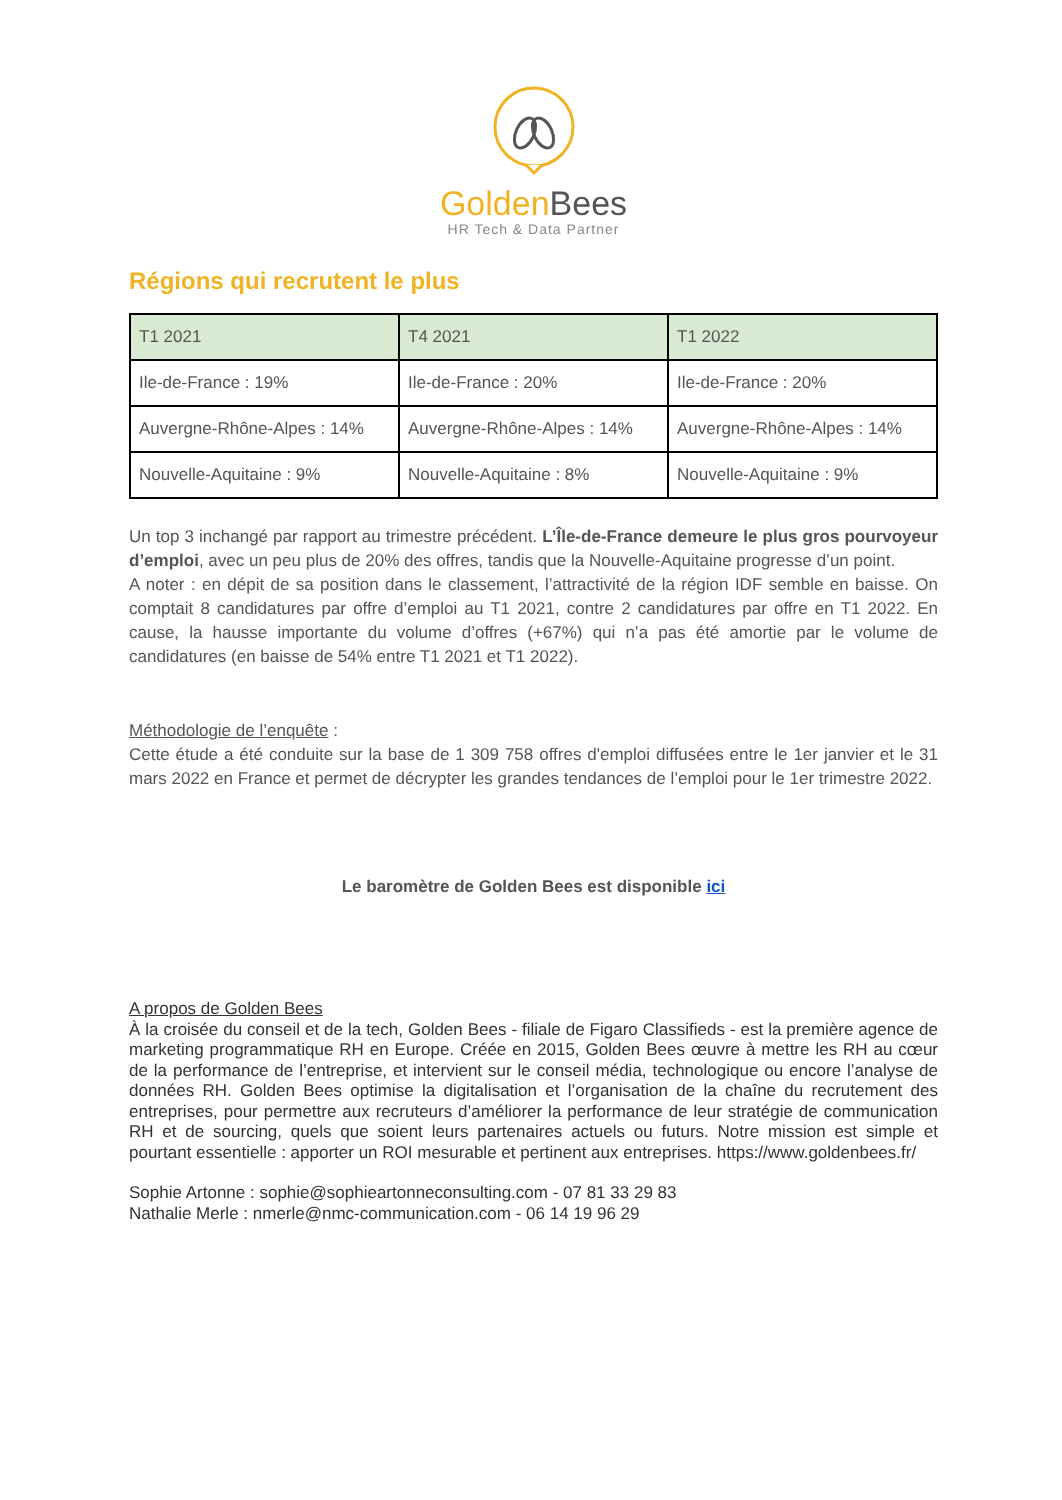Golden Bees
HR Tech & Data Partner
Régions qui recrutent le plus
| T1 2021 | T4 2021 | T1 2022 |
| --- | --- | --- |
| Ile-de-France : 19% | Ile-de-France : 20% | Ile-de-France : 20% |
| Auvergne-Rhône-Alpes : 14% | Auvergne-Rhône-Alpes : 14% | Auvergne-Rhône-Alpes : 14% |
| Nouvelle-Aquitaine : 9% | Nouvelle-Aquitaine : 8% | Nouvelle-Aquitaine : 9% |
Un top 3 inchangé par rapport au trimestre précédent. L’Île-de-France demeure le plus gros pourvoyeur d’emploi, avec un peu plus de 20% des offres, tandis que la Nouvelle-Aquitaine progresse d’un point.
A noter : en dépit de sa position dans le classement, l’attractivité de la région IDF semble en baisse. On comptait 8 candidatures par offre d’emploi au T1 2021, contre 2 candidatures par offre en T1 2022. En cause, la hausse importante du volume d’offres (+67%) qui n’a pas été amortie par le volume de candidatures (en baisse de 54% entre T1 2021 et T1 2022).
Méthodologie de l’enquête :
Cette étude a été conduite sur la base de 1 309 758 offres d'emploi diffusées entre le 1er janvier et le 31 mars 2022 en France et permet de décrypter les grandes tendances de l’emploi pour le 1er trimestre 2022.
Le baromètre de Golden Bees est disponible ici
A propos de Golden Bees
À la croisée du conseil et de la tech, Golden Bees - filiale de Figaro Classifieds - est la première agence de marketing programmatique RH en Europe. Créée en 2015, Golden Bees œuvre à mettre les RH au cœur de la performance de l’entreprise, et intervient sur le conseil média, technologique ou encore l’analyse de données RH. Golden Bees optimise la digitalisation et l’organisation de la chaîne du recrutement des entreprises, pour permettre aux recruteurs d’améliorer la performance de leur stratégie de communication RH et de sourcing, quels que soient leurs partenaires actuels ou futurs. Notre mission est simple et pourtant essentielle : apporter un ROI mesurable et pertinent aux entreprises. https://www.goldenbees.fr/
Sophie Artonne : sophie@sophieartonneconsulting.com - 07 81 33 29 83
Nathalie Merle : nmerle@nmc-communication.com - 06 14 19 96 29